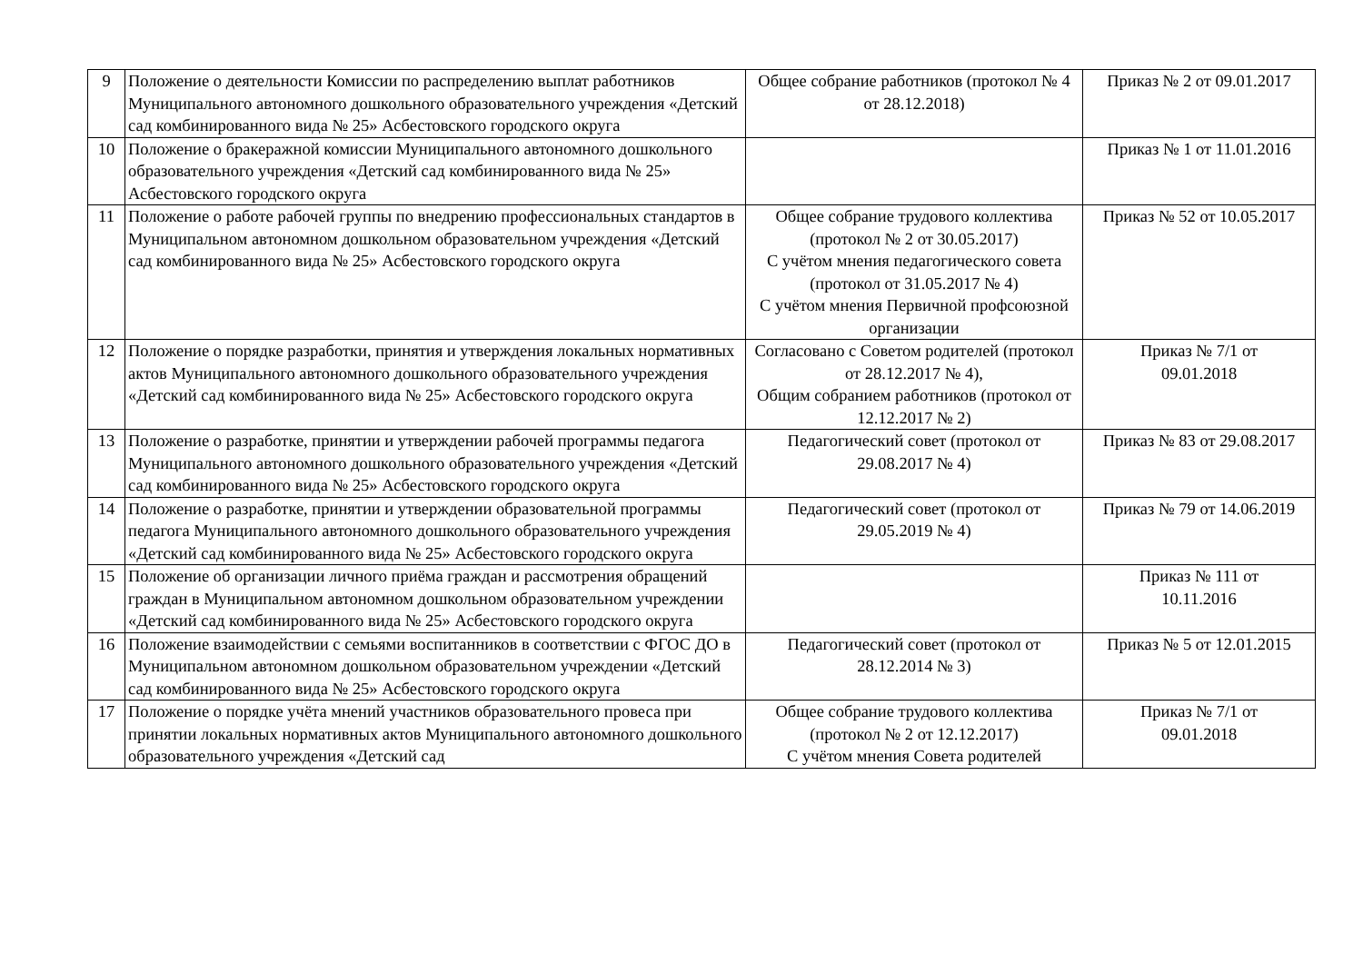| 9 | Положение о деятельности Комиссии по распределению выплат работников Муниципального автономного дошкольного образовательного учреждения «Детский сад комбинированного вида № 25» Асбестовского городского округа | Общее собрание работников (протокол № 4 от 28.12.2018) | Приказ № 2 от 09.01.2017 |
| 10 | Положение о бракеражной комиссии Муниципального автономного дошкольного образовательного учреждения «Детский сад комбинированного вида № 25» Асбестовского городского округа | | Приказ № 1 от 11.01.2016 |
| 11 | Положение о работе рабочей группы по внедрению профессиональных стандартов в Муниципальном автономном дошкольном образовательном учреждения «Детский сад комбинированного вида № 25» Асбестовского городского округа | Общее собрание трудового коллектива (протокол № 2 от 30.05.2017) С учётом мнения педагогического совета (протокол от 31.05.2017 № 4) С учётом мнения Первичной профсоюзной организации | Приказ № 52 от 10.05.2017 |
| 12 | Положение о порядке разработки, принятия и утверждения локальных нормативных актов Муниципального автономного дошкольного образовательного учреждения «Детский сад комбинированного вида № 25» Асбестовского городского округа | Согласовано с Советом родителей (протокол от 28.12.2017 № 4), Общим собранием работников (протокол от 12.12.2017 № 2) | Приказ № 7/1 от 09.01.2018 |
| 13 | Положение о разработке, принятии и утверждении рабочей программы педагога Муниципального автономного дошкольного образовательного учреждения «Детский сад комбинированного вида № 25» Асбестовского городского округа | Педагогический совет (протокол от 29.08.2017 № 4) | Приказ № 83 от 29.08.2017 |
| 14 | Положение о разработке, принятии и утверждении образовательной программы педагога Муниципального автономного дошкольного образовательного учреждения «Детский сад комбинированного вида № 25» Асбестовского городского округа | Педагогический совет (протокол от 29.05.2019 № 4) | Приказ № 79 от 14.06.2019 |
| 15 | Положение об организации личного приёма граждан и рассмотрения обращений граждан в Муниципальном автономном дошкольном образовательном учреждении «Детский сад комбинированного вида № 25» Асбестовского городского округа | | Приказ № 111 от 10.11.2016 |
| 16 | Положение взаимодействии с семьями воспитанников в соответствии с ФГОС ДО в Муниципальном автономном дошкольном образовательном учреждении «Детский сад комбинированного вида № 25» Асбестовского городского округа | Педагогический совет (протокол от 28.12.2014 № 3) | Приказ № 5 от 12.01.2015 |
| 17 | Положение о порядке учёта мнений участников образовательного провеса при принятии локальных нормативных актов Муниципального автономного дошкольного образовательного учреждения «Детский сад | Общее собрание трудового коллектива (протокол № 2 от 12.12.2017) С учётом мнения Совета родителей | Приказ № 7/1 от 09.01.2018 |